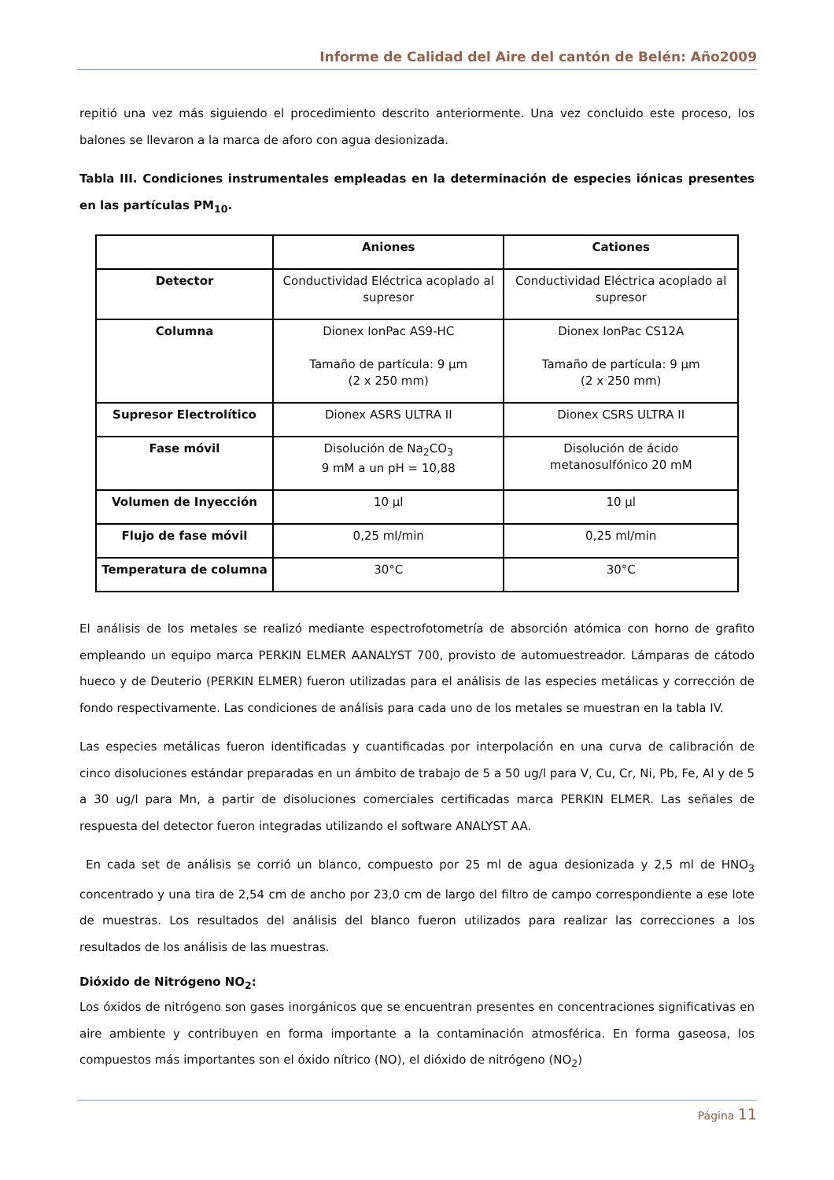Informe de Calidad del Aire del cantón de Belén: Año2009
repitió una vez más siguiendo el procedimiento descrito anteriormente. Una vez concluido este proceso, los balones se llevaron a la marca de aforo con agua desionizada.
Tabla III. Condiciones instrumentales empleadas en la determinación de especies iónicas presentes en las partículas PM<sub>10</sub>.
| | Aniones | Cationes |
| --- | --- | --- |
| Detector | Conductividad Eléctrica acoplado al supresor | Conductividad Eléctrica acoplado al supresor |
| Columna | Dionex IonPac AS9-HC Tamaño de partícula: 9 µm (2 x 250 mm) | Dionex IonPac CS12A Tamaño de partícula: 9 µm (2 x 250 mm) |
| Supresor Electrolítico | Dionex ASRS ULTRA II | Dionex CSRS ULTRA II |
| Fase móvil | Disolución de Na<sub>2</sub>CO<sub>3</sub> 9 mM a un pH = 10,88 | Disolución de ácido metanosulfónico 20 mM |
| Volumen de Inyección | 10 µl | 10 µl |
| Flujo de fase móvil | 0,25 ml/min | 0,25 ml/min |
| Temperatura de columna | 30°C | 30°C |
El análisis de los metales se realizó mediante espectrofotometría de absorción atómica con horno de grafito empleando un equipo marca PERKIN ELMER AANALYST 700, provisto de automuestreador. Lámparas de cátodo hueco y de Deuterio (PERKIN ELMER) fueron utilizadas para el análisis de las especies metálicas y corrección de fondo respectivamente. Las condiciones de análisis para cada uno de los metales se muestran en la tabla IV.
Las especies metálicas fueron identificadas y cuantificadas por interpolación en una curva de calibración de cinco disoluciones estándar preparadas en un ámbito de trabajo de 5 a 50 ug/l para V, Cu, Cr, Ni, Pb, Fe, Al y de 5 a 30 ug/l para Mn, a partir de disoluciones comerciales certificadas marca PERKIN ELMER. Las señales de respuesta del detector fueron integradas utilizando el software ANALYST AA.
En cada set de análisis se corrió un blanco, compuesto por 25 ml de agua desionizada y 2,5 ml de HNO<sub>3</sub> concentrado y una tira de 2,54 cm de ancho por 23,0 cm de largo del filtro de campo correspondiente a ese lote de muestras. Los resultados del análisis del blanco fueron utilizados para realizar las correcciones a los resultados de los análisis de las muestras.
Dióxido de Nitrógeno NO<sub>2</sub>:
Los óxidos de nitrógeno son gases inorgánicos que se encuentran presentes en concentraciones significativas en aire ambiente y contribuyen en forma importante a la contaminación atmosférica. En forma gaseosa, los compuestos más importantes son el óxido nítrico (NO), el dióxido de nitrógeno (NO<sub>2</sub>)
Página 11